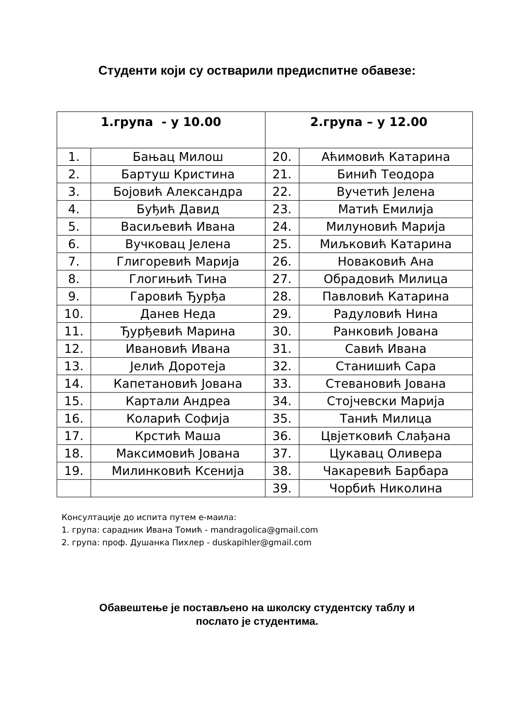Студенти који су остварили предиспитне обавезе:
| 1.група - у 10.00 | | 2.група – у 12.00 | |
| --- | --- | --- | --- |
| 1. | Бањац Милош | 20. | Аћимовић Катарина |
| 2. | Бартуш Кристина | 21. | Биниħ Теодора |
| 3. | Бојовић Александра | 22. | Вучетић Јелена |
| 4. | Буђић Давид | 23. | Матић Емилија |
| 5. | Васиљевић Ивана | 24. | Милуновић Марија |
| 6. | Вучковац Јелена | 25. | Миљковић Катарина |
| 7. | Глигоревић Марија | 26. | Новаковић Ана |
| 8. | Глогињић Тина | 27. | Обрадовић Милица |
| 9. | Гаровић Ђурђа | 28. | Павловић Катарина |
| 10. | Данев Неда | 29. | Радуловић Нина |
| 11. | Ђурђевић Марина | 30. | Ранковић Јована |
| 12. | Ивановић Ивана | 31. | Савић Ивана |
| 13. | Јелић Доротеја | 32. | Станишић Сара |
| 14. | Капетановић Јована | 33. | Стевановић Јована |
| 15. | Картали Андреа | 34. | Стојчевски Марија |
| 16. | Коларић Софија | 35. | Танић Милица |
| 17. | Крстић Маша | 36. | Цвјетковић Слађана |
| 18. | Максимовић Јована | 37. | Цукавац Оливера |
| 19. | Милинковић Ксенија | 38. | Чакаревић Барбара |
| | | 39. | Чорбић Николина |
Консултације до испита путем е-маила:
1. група: сарадник Ивана Томић - mandragolica@gmail.com
2. група: проф. Душанка Пихлер - duskapihler@gmail.com
Обавештење је постављено на школску студентску таблу и
послато је студентима.